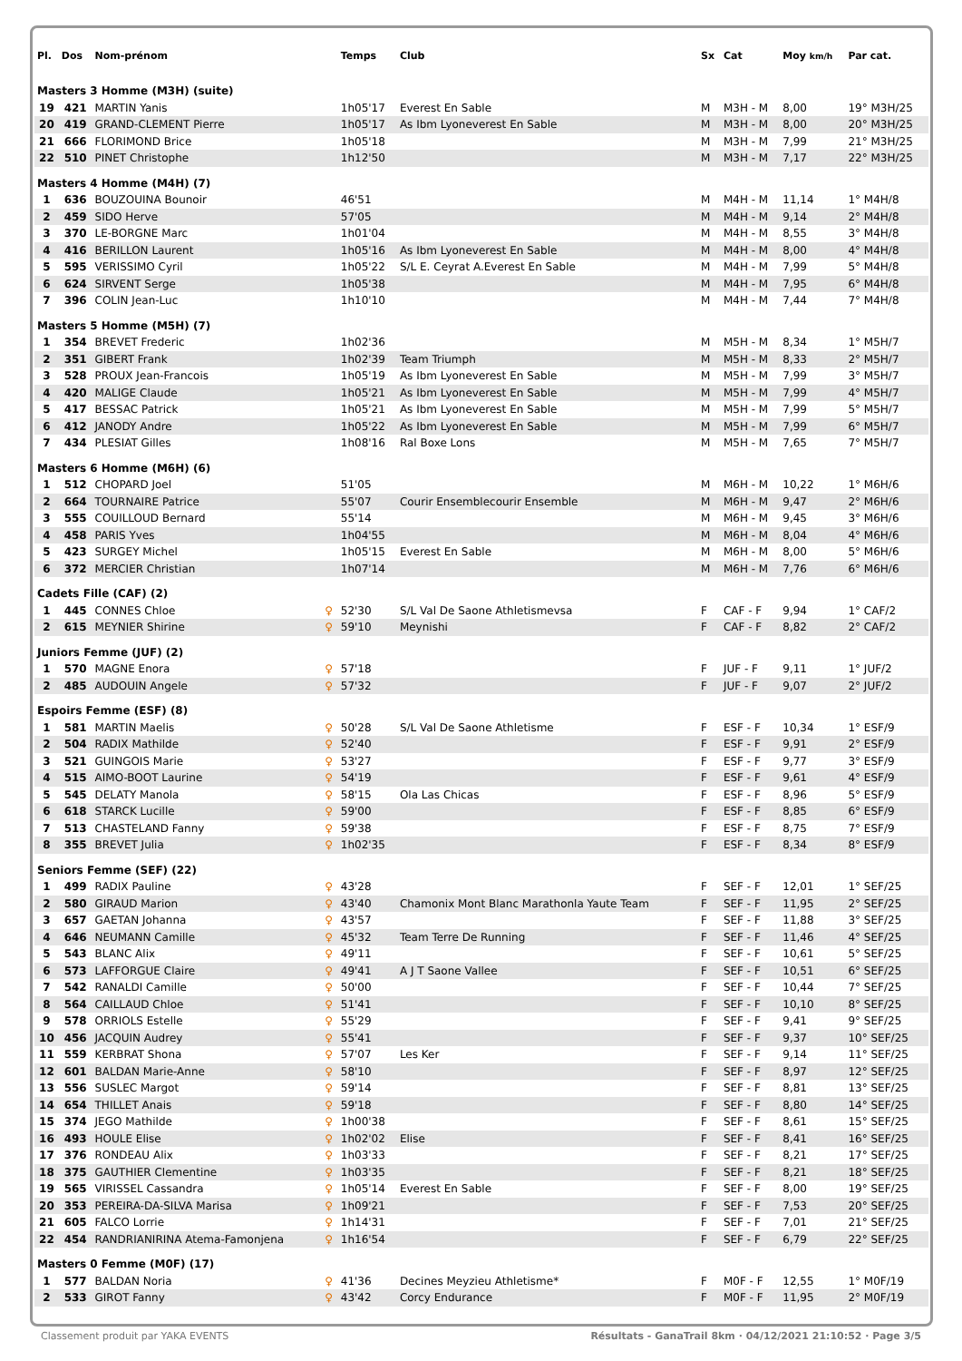| Pl. | Dos | Nom-prénom | | Temps | Club | Sx | Cat | Moy km/h | Par cat. |
| --- | --- | --- | --- | --- | --- | --- | --- | --- | --- |
| Masters 3 Homme (M3H) (suite) | | | | | | | | | |
| 19 | 421 | MARTIN Yanis | | 1h05'17 | Everest En Sable | M | M3H - M | 8,00 | 19° M3H/25 |
| 20 | 419 | GRAND-CLEMENT Pierre | | 1h05'17 | As Ibm Lyoneverest En Sable | M | M3H - M | 8,00 | 20° M3H/25 |
| 21 | 666 | FLORIMOND Brice | | 1h05'18 | | M | M3H - M | 7,99 | 21° M3H/25 |
| 22 | 510 | PINET Christophe | | 1h12'50 | | M | M3H - M | 7,17 | 22° M3H/25 |
| Masters 4 Homme (M4H) (7) | | | | | | | | | |
| 1 | 636 | BOUZOUINA Bounoir | | 46'51 | | M | M4H - M | 11,14 | 1° M4H/8 |
| 2 | 459 | SIDO Herve | | 57'05 | | M | M4H - M | 9,14 | 2° M4H/8 |
| 3 | 370 | LE-BORGNE Marc | | 1h01'04 | | M | M4H - M | 8,55 | 3° M4H/8 |
| 4 | 416 | BERILLON Laurent | | 1h05'16 | As Ibm Lyoneverest En Sable | M | M4H - M | 8,00 | 4° M4H/8 |
| 5 | 595 | VERISSIMO Cyril | | 1h05'22 | S/L E. Ceyrat A.Everest En Sable | M | M4H - M | 7,99 | 5° M4H/8 |
| 6 | 624 | SIRVENT Serge | | 1h05'38 | | M | M4H - M | 7,95 | 6° M4H/8 |
| 7 | 396 | COLIN Jean-Luc | | 1h10'10 | | M | M4H - M | 7,44 | 7° M4H/8 |
| Masters 5 Homme (M5H) (7) | | | | | | | | | |
| 1 | 354 | BREVET Frederic | | 1h02'36 | | M | M5H - M | 8,34 | 1° M5H/7 |
| 2 | 351 | GIBERT Frank | | 1h02'39 | Team Triumph | M | M5H - M | 8,33 | 2° M5H/7 |
| 3 | 528 | PROUX Jean-Francois | | 1h05'19 | As Ibm Lyoneverest En Sable | M | M5H - M | 7,99 | 3° M5H/7 |
| 4 | 420 | MALIGE Claude | | 1h05'21 | As Ibm Lyoneverest En Sable | M | M5H - M | 7,99 | 4° M5H/7 |
| 5 | 417 | BESSAC Patrick | | 1h05'21 | As Ibm Lyoneverest En Sable | M | M5H - M | 7,99 | 5° M5H/7 |
| 6 | 412 | JANODY Andre | | 1h05'22 | As Ibm Lyoneverest En Sable | M | M5H - M | 7,99 | 6° M5H/7 |
| 7 | 434 | PLESIAT Gilles | | 1h08'16 | Ral Boxe Lons | M | M5H - M | 7,65 | 7° M5H/7 |
| Masters 6 Homme (M6H) (6) | | | | | | | | | |
| 1 | 512 | CHOPARD Joel | | 51'05 | | M | M6H - M | 10,22 | 1° M6H/6 |
| 2 | 664 | TOURNAIRE Patrice | | 55'07 | Courir Ensemblecourir Ensemble | M | M6H - M | 9,47 | 2° M6H/6 |
| 3 | 555 | COUILLOUD Bernard | | 55'14 | | M | M6H - M | 9,45 | 3° M6H/6 |
| 4 | 458 | PARIS Yves | | 1h04'55 | | M | M6H - M | 8,04 | 4° M6H/6 |
| 5 | 423 | SURGEY Michel | | 1h05'15 | Everest En Sable | M | M6H - M | 8,00 | 5° M6H/6 |
| 6 | 372 | MERCIER Christian | | 1h07'14 | | M | M6H - M | 7,76 | 6° M6H/6 |
| Cadets Fille (CAF) (2) | | | | | | | | | |
| 1 | 445 | CONNES Chloe | ♀ | 52'30 | S/L Val De Saone Athletismevsa | F | CAF - F | 9,94 | 1° CAF/2 |
| 2 | 615 | MEYNIER Shirine | ♀ | 59'10 | Meynishi | F | CAF - F | 8,82 | 2° CAF/2 |
| Juniors Femme (JUF) (2) | | | | | | | | | |
| 1 | 570 | MAGNE Enora | ♀ | 57'18 | | F | JUF - F | 9,11 | 1° JUF/2 |
| 2 | 485 | AUDOUIN Angele | ♀ | 57'32 | | F | JUF - F | 9,07 | 2° JUF/2 |
| Espoirs Femme (ESF) (8) | | | | | | | | | |
| 1 | 581 | MARTIN Maelis | ♀ | 50'28 | S/L Val De Saone Athletisme | F | ESF - F | 10,34 | 1° ESF/9 |
| 2 | 504 | RADIX Mathilde | ♀ | 52'40 | | F | ESF - F | 9,91 | 2° ESF/9 |
| 3 | 521 | GUINGOIS Marie | ♀ | 53'27 | | F | ESF - F | 9,77 | 3° ESF/9 |
| 4 | 515 | AIMO-BOOT Laurine | ♀ | 54'19 | | F | ESF - F | 9,61 | 4° ESF/9 |
| 5 | 545 | DELATY Manola | ♀ | 58'15 | Ola Las Chicas | F | ESF - F | 8,96 | 5° ESF/9 |
| 6 | 618 | STARCK Lucille | ♀ | 59'00 | | F | ESF - F | 8,85 | 6° ESF/9 |
| 7 | 513 | CHASTELAND Fanny | ♀ | 59'38 | | F | ESF - F | 8,75 | 7° ESF/9 |
| 8 | 355 | BREVET Julia | ♀ | 1h02'35 | | F | ESF - F | 8,34 | 8° ESF/9 |
| Seniors Femme (SEF) (22) | | | | | | | | | |
| 1 | 499 | RADIX Pauline | ♀ | 43'28 | | F | SEF - F | 12,01 | 1° SEF/25 |
| 2 | 580 | GIRAUD Marion | ♀ | 43'40 | Chamonix Mont Blanc Marathonla Yaute Team | F | SEF - F | 11,95 | 2° SEF/25 |
| 3 | 657 | GAETAN Johanna | ♀ | 43'57 | | F | SEF - F | 11,88 | 3° SEF/25 |
| 4 | 646 | NEUMANN Camille | ♀ | 45'32 | Team Terre De Running | F | SEF - F | 11,46 | 4° SEF/25 |
| 5 | 543 | BLANC Alix | ♀ | 49'11 | | F | SEF - F | 10,61 | 5° SEF/25 |
| 6 | 573 | LAFFORGUE Claire | ♀ | 49'41 | A J T Saone Vallee | F | SEF - F | 10,51 | 6° SEF/25 |
| 7 | 542 | RANALDI Camille | ♀ | 50'00 | | F | SEF - F | 10,44 | 7° SEF/25 |
| 8 | 564 | CAILLAUD Chloe | ♀ | 51'41 | | F | SEF - F | 10,10 | 8° SEF/25 |
| 9 | 578 | ORRIOLS Estelle | ♀ | 55'29 | | F | SEF - F | 9,41 | 9° SEF/25 |
| 10 | 456 | JACQUIN Audrey | ♀ | 55'41 | | F | SEF - F | 9,37 | 10° SEF/25 |
| 11 | 559 | KERBRAT Shona | ♀ | 57'07 | Les Ker | F | SEF - F | 9,14 | 11° SEF/25 |
| 12 | 601 | BALDAN Marie-Anne | ♀ | 58'10 | | F | SEF - F | 8,97 | 12° SEF/25 |
| 13 | 556 | SUSLEC Margot | ♀ | 59'14 | | F | SEF - F | 8,81 | 13° SEF/25 |
| 14 | 654 | THILLET Anais | ♀ | 59'18 | | F | SEF - F | 8,80 | 14° SEF/25 |
| 15 | 374 | JEGO Mathilde | ♀ | 1h00'38 | | F | SEF - F | 8,61 | 15° SEF/25 |
| 16 | 493 | HOULE Elise | ♀ | 1h02'02 | Elise | F | SEF - F | 8,41 | 16° SEF/25 |
| 17 | 376 | RONDEAU Alix | ♀ | 1h03'33 | | F | SEF - F | 8,21 | 17° SEF/25 |
| 18 | 375 | GAUTHIER Clementine | ♀ | 1h03'35 | | F | SEF - F | 8,21 | 18° SEF/25 |
| 19 | 565 | VIRISSEL Cassandra | ♀ | 1h05'14 | Everest En Sable | F | SEF - F | 8,00 | 19° SEF/25 |
| 20 | 353 | PEREIRA-DA-SILVA Marisa | ♀ | 1h09'21 | | F | SEF - F | 7,53 | 20° SEF/25 |
| 21 | 605 | FALCO Lorrie | ♀ | 1h14'31 | | F | SEF - F | 7,01 | 21° SEF/25 |
| 22 | 454 | RANDRIANIRINA Atema-Famonjena | ♀ | 1h16'54 | | F | SEF - F | 6,79 | 22° SEF/25 |
| Masters 0 Femme (M0F) (17) | | | | | | | | | |
| 1 | 577 | BALDAN Noria | ♀ | 41'36 | Decines Meyzieu Athletisme* | F | M0F - F | 12,55 | 1° M0F/19 |
| 2 | 533 | GIROT Fanny | ♀ | 43'42 | Corcy Endurance | F | M0F - F | 11,95 | 2° M0F/19 |
Classement produit par YAKA EVENTS Résultats - GanaTrail 8km · 04/12/2021 21:10:52 · Page 3/5